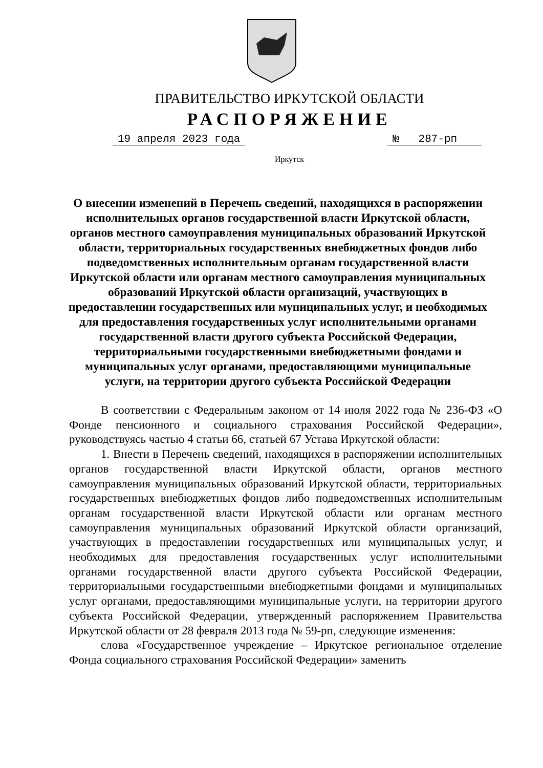ПРАВИТЕЛЬСТВО ИРКУТСКОЙ ОБЛАСТИ
РАСПОРЯЖЕНИЕ
19 апреля 2023 года № 287-рп
Иркутск
О внесении изменений в Перечень сведений, находящихся в распоряжении исполнительных органов государственной власти Иркутской области, органов местного самоуправления муниципальных образований Иркутской области, территориальных государственных внебюджетных фондов либо подведомственных исполнительным органам государственной власти Иркутской области или органам местного самоуправления муниципальных образований Иркутской области организаций, участвующих в предоставлении государственных или муниципальных услуг, и необходимых для предоставления государственных услуг исполнительными органами государственной власти другого субъекта Российской Федерации, территориальными государственными внебюджетными фондами и муниципальных услуг органами, предоставляющими муниципальные услуги, на территории другого субъекта Российской Федерации
В соответствии с Федеральным законом от 14 июля 2022 года № 236-ФЗ «О Фонде пенсионного и социального страхования Российской Федерации», руководствуясь частью 4 статьи 66, статьей 67 Устава Иркутской области:
1. Внести в Перечень сведений, находящихся в распоряжении исполнительных органов государственной власти Иркутской области, органов местного самоуправления муниципальных образований Иркутской области, территориальных государственных внебюджетных фондов либо подведомственных исполнительным органам государственной власти Иркутской области или органам местного самоуправления муниципальных образований Иркутской области организаций, участвующих в предоставлении государственных или муниципальных услуг, и необходимых для предоставления государственных услуг исполнительными органами государственной власти другого субъекта Российской Федерации, территориальными государственными внебюджетными фондами и муниципальных услуг органами, предоставляющими муниципальные услуги, на территории другого субъекта Российской Федерации, утвержденный распоряжением Правительства Иркутской области от 28 февраля 2013 года № 59-рп, следующие изменения:
слова «Государственное учреждение – Иркутское региональное отделение Фонда социального страхования Российской Федерации» заменить